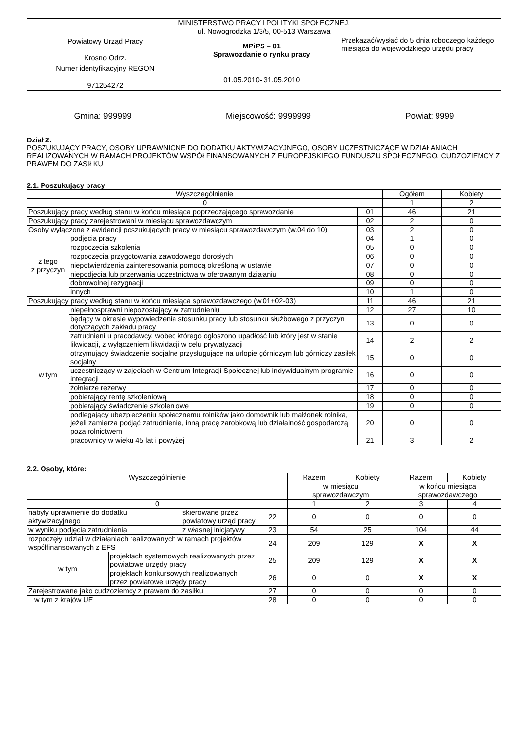| MINISTERSTWO PRACY I POLITYKI SPOŁECZNEJ, ul. Nowogrodzka 1/3/5, 00-513 Warszawa | | |
| Powiatowy Urząd Pracy Krosno Odrz. | MPiPS – 01 Sprawozdanie o rynku pracy 01.05.2010 - 31.05.2010 | Przekazać/wysłać do 5 dnia roboczego każdego miesiąca do wojewódzkiego urzędu pracy |
| Numer identyfikacyjny REGON 971254272 | | |
Gmina: 999999 Miejscowość: 9999999 Powiat: 9999
Dział 2.
POSZUKUJĄCY PRACY, OSOBY UPRAWNIONE DO DODATKU AKTYWIZACYJNEGO, OSOBY UCZESTNICZĄCE W DZIAŁANIACH REALIZOWANYCH W RAMACH PROJEKTÓW WSPÓŁFINANSOWANYCH Z EUROPEJSKIEGO FUNDUSZU SPOŁECZNEGO, CUDZOZIEMCY Z PRAWEM DO ZASIŁKU
2.1. Poszukujący pracy
| Wyszczególnienie | | | Ogółem | Kobiety |
| --- | --- | --- | --- | --- |
| 0 | | | 1 | 2 |
| Poszukujący pracy według stanu w końcu miesiąca poprzedzającego sprawozdanie | | 01 | 46 | 21 |
| Poszukujący pracy zarejestrowani w miesiącu sprawozdawczym | | 02 | 2 | 0 |
| Osoby wyłączone z ewidencji poszukujących pracy w miesiącu sprawozdawczym (w.04 do 10) | | 03 | 2 | 0 |
| z tego z przyczyn | podjęcia pracy | 04 | 1 | 0 |
| | rozpoczęcia szkolenia | 05 | 0 | 0 |
| | rozpoczęcia przygotowania zawodowego dorosłych | 06 | 0 | 0 |
| | niepotwierdzenia zainteresowania pomocą określoną w ustawie | 07 | 0 | 0 |
| | niepodjęcia lub przerwania uczestnictwa w oferowanym działaniu | 08 | 0 | 0 |
| | dobrowolnej rezygnacji | 09 | 0 | 0 |
| | innych | 10 | 1 | 0 |
| Poszukujący pracy według stanu w końcu miesiąca sprawozdawczego (w.01+02-03) | | 11 | 46 | 21 |
| w tym | niepełnosprawni niepozostający w zatrudnieniu | 12 | 27 | 10 |
| | będący w okresie wypowiedzenia stosunku pracy lub stosunku służbowego z przyczyn dotyczących zakładu pracy | 13 | 0 | 0 |
| | zatrudnieni u pracodawcy, wobec którego ogłoszono upadłość lub który jest w stanie likwidacji, z wyłączeniem likwidacji w celu prywatyzacji | 14 | 2 | 2 |
| | otrzymujący świadczenie socjalne przysługujące na urlopie górniczym lub górniczy zasiłek socjalny | 15 | 0 | 0 |
| | uczestniczący w zajęciach w Centrum Integracji Społecznej lub indywidualnym programie integracji | 16 | 0 | 0 |
| | żołnierze rezerwy | 17 | 0 | 0 |
| | pobierający rentę szkoleniową | 18 | 0 | 0 |
| | pobierający świadczenie szkoleniowe | 19 | 0 | 0 |
| | podlegający ubezpieczeniu społecznemu rolników jako domownik lub małżonek rolnika, jeżeli zamierza podjąć zatrudnienie, inną pracę zarobkową lub działalność gospodarczą poza rolnictwem | 20 | 0 | 0 |
| | pracownicy w wieku 45 lat i powyżej | 21 | 3 | 2 |
2.2. Osoby, które:
| Wyszczególnienie | | | | Razem | Kobiety | Razem | Kobiety |
| --- | --- | --- | --- | --- | --- | --- | --- |
| | | | | w miesiącu sprawozdawczym | | w końcu miesiąca sprawozdawczego | |
| 0 | | | | 1 | 2 | 3 | 4 |
| nabyły uprawnienie do dodatku aktywizacyjnego | | skierowane przez powiatowy urząd pracy | 22 | 0 | 0 | 0 | 0 |
| w wyniku podjęcia zatrudnienia | | z własnej inicjatywy | 23 | 54 | 25 | 104 | 44 |
| rozpoczęły udział w działaniach realizowanych w ramach projektów współfinansowanych z EFS | | | 24 | 209 | 129 | X | X |
| w tym | projektach systemowych realizowanych przez powiatowe urzędy pracy | | 25 | 209 | 129 | X | X |
| | projektach konkursowych realizowanych przez powiatowe urzędy pracy | | 26 | 0 | 0 | X | X |
| Zarejestrowane jako cudzoziemcy z prawem do zasiłku | | | 27 | 0 | 0 | 0 | 0 |
| w tym z krajów UE | | | 28 | 0 | 0 | 0 | 0 |